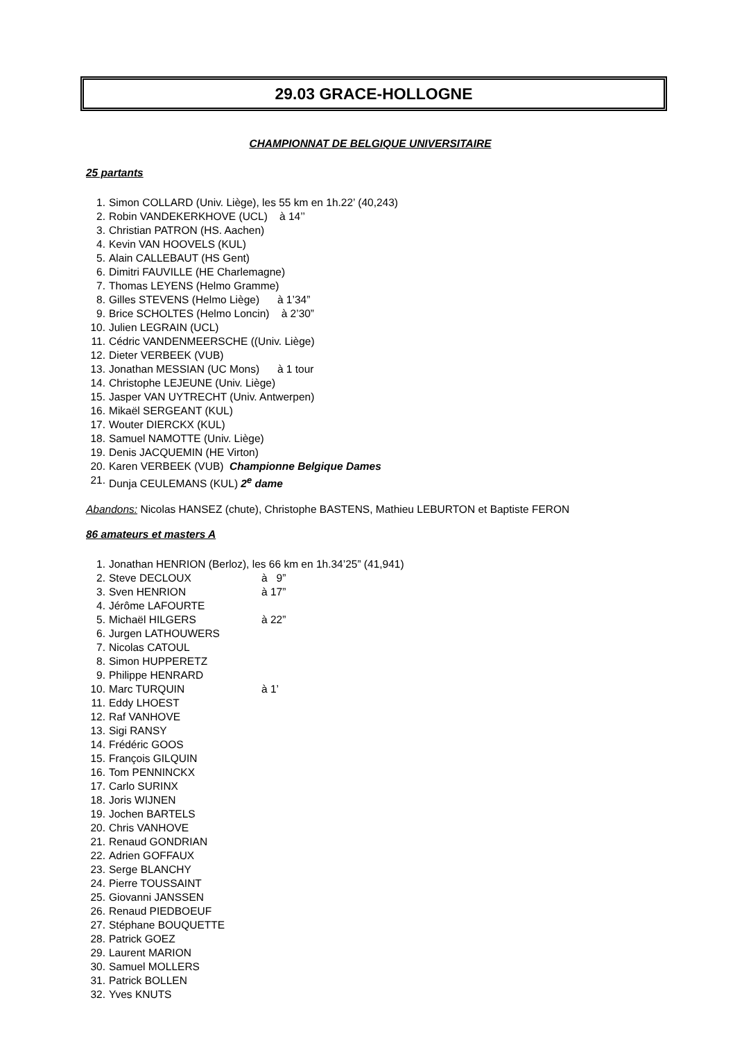29.03 GRACE-HOLLOGNE
CHAMPIONNAT DE BELGIQUE UNIVERSITAIRE
25 partants
1. Simon COLLARD (Univ. Liège), les 55 km en 1h.22’ (40,243)
2. Robin VANDEKERKHOVE (UCL) à 14’’
3. Christian PATRON (HS. Aachen)
4. Kevin VAN HOOVELS (KUL)
5. Alain CALLEBAUT (HS Gent)
6. Dimitri FAUVILLE (HE Charlemagne)
7. Thomas LEYENS (Helmo Gramme)
8. Gilles STEVENS (Helmo Liège) à 1’34”
9. Brice SCHOLTES (Helmo Loncin) à 2’30”
10. Julien LEGRAIN (UCL)
11. Cédric VANDENMEERSCHE ((Univ. Liège)
12. Dieter VERBEEK (VUB)
13. Jonathan MESSIAN (UC Mons) à 1 tour
14. Christophe LEJEUNE (Univ. Liège)
15. Jasper VAN UYTRECHT (Univ. Antwerpen)
16. Mikaël SERGEANT (KUL)
17. Wouter DIERCKX (KUL)
18. Samuel NAMOTTE (Univ. Liège)
19. Denis JACQUEMIN (HE Virton)
20. Karen VERBEEK (VUB) Championne Belgique Dames
21. Dunja CEULEMANS (KUL) 2<sup>e</sup> dame
Abandons: Nicolas HANSEZ (chute), Christophe BASTENS, Mathieu LEBURTON et Baptiste FERON
86 amateurs et masters A
1. Jonathan HENRION (Berloz), les 66 km en 1h.34’25” (41,941)
2. Steve DECLOUX à 9”
3. Sven HENRION à 17”
4. Jérôme LAFOURTE
5. Michaël HILGERS à 22”
6. Jurgen LATHOUWERS
7. Nicolas CATOUL
8. Simon HUPPERETZ
9. Philippe HENRARD
10. Marc TURQUIN à 1’
11. Eddy LHOEST
12. Raf VANHOVE
13. Sigi RANSY
14. Frédéric GOOS
15. François GILQUIN
16. Tom PENNINCKX
17. Carlo SURINX
18. Joris WIJNEN
19. Jochen BARTELS
20. Chris VANHOVE
21. Renaud GONDRIAN
22. Adrien GOFFAUX
23. Serge BLANCHY
24. Pierre TOUSSAINT
25. Giovanni JANSSEN
26. Renaud PIEDBOEUF
27. Stéphane BOUQUETTE
28. Patrick GOEZ
29. Laurent MARION
30. Samuel MOLLERS
31. Patrick BOLLEN
32. Yves KNUTS